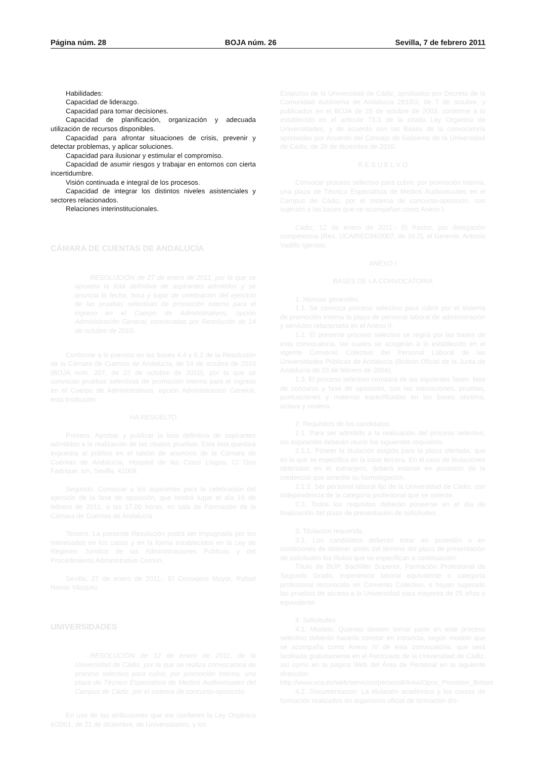Página núm. 28 BOJA núm. 26 Sevilla, 7 de febrero 2011
Habilidades:
Capacidad de liderazgo.
Capacidad para tomar decisiones.
Capacidad de planificación, organización y adecuada utilización de recursos disponibles.
Capacidad para afrontar situaciones de crisis, prevenir y detectar problemas, y aplicar soluciones.
Capacidad para ilusionar y estimular el compromiso.
Capacidad de asumir riesgos y trabajar en entornos con cierta incertidumbre.
Visión continuada e integral de los procesos.
Capacidad de integrar los distintos niveles asistenciales y sectores relacionados.
Relaciones interinstitucionales.
CÁMARA DE CUENTAS DE ANDALUCÍA
RESOLUCIÓN de 27 de enero de 2011, por la que se aprueba la lista definitiva de aspirantes admitidos y se anuncia la fecha, hora y lugar de celebración del ejercicio de las pruebas selectivas de promoción interna para el ingreso en el Cuerpo de Administrativos, opción Administración General, convocadas por Resolución de 14 de octubre de 2010.
Conforme a lo previsto en las bases 4.4 y 6.2 de la Resolución de la Cámara de Cuentas de Andalucía, de 14 de octubre de 2010 (BOJA núm. 207, de 22 de octubre de 2010), por la que se convocan pruebas selectivas de promoción interna para el ingreso en el Cuerpo de Administrativos, opción Administración General, esta Institución
HA RESUELTO
Primero. Aprobar y publicar la lista definitiva de aspirantes admitidos a la realización de las citadas pruebas. Esta lista quedará expuesta al público en el tablón de anuncios de la Cámara de Cuentas de Andalucía, Hospital de las Cinco Llagas, C/ Don Fadrique, s/n, Sevilla, 41009.
Segundo. Convocar a los aspirantes para la celebración del ejercicio de la fase de oposición, que tendrá lugar el día 16 de febrero de 2011, a las 17,00 horas, en sala de Formación de la Cámara de Cuentas de Andalucía.
Tercero. La presente Resolución podrá ser impugnada por los interesados en los casos y en la forma establecidos en la Ley de Régimen Jurídico de las Administraciones Públicas y del Procedimiento Administrativo Común.
Sevilla, 27 de enero de 2011.- El Consejero Mayor, Rafael Navas Vázquez.
UNIVERSIDADES
RESOLUCIÓN de 12 de enero de 2011, de la Universidad de Cádiz, por la que se realiza convocatoria de proceso selectivo para cubrir, por promoción interna, una plaza de Técnico Especialista de Medios Audiovisuales del Campus de Cádiz, por el sistema de concurso-oposición.
En uso de las atribuciones que me confieren la Ley Orgánica 6/2001, de 21 de diciembre, de Universidades, y los
Estatutos de la Universidad de Cádiz, aprobados por Decreto de la Comunidad Autónoma de Andalucía 281/03, de 7 de octubre, y publicados en el BOJA de 28 de octubre de 2003, conforme a lo establecido en el artículo 73.3 de la citada Ley Orgánica de Universidades, y de acuerdo con las Bases de la convocatoria aprobadas por Acuerdo del Consejo de Gobierno de la Universidad de Cádiz, de 29 de diciembre de 2010.
R E S U E L V O
Convocar proceso selectivo para cubrir, por promoción interna, una plaza de Técnico Especialista de Medios Audiovisuales en el Campus de Cádiz, por el sistema de concurso-oposición, con sujeción a las bases que se acompañan como Anexo I.
Cádiz, 12 de enero de 2011.- El Rector, por delegación competencia (Res. UCA/REC04/2007, de 16.2), el Gerente, Antonio Vadillo Iglesias.
ANEXO I
BASES DE LA CONVOCATORIA
1. Normas generales.
1.1. Se convoca proceso selectivo para cubrir por el sistema de promoción interna la plaza de personal laboral de administración y servicios relacionada en el Anexo II.
1.2. El presente proceso selectivo se regirá por las bases de esta convocatoria, las cuales se acogerán a lo establecido en el vigente Convenio Colectivo del Personal Laboral de las Universidades Públicas de Andalucía (Boletín Oficial de la Junta de Andalucía de 23 de febrero de 2004).
1.3. El proceso selectivo constará de las siguientes fases: fase de concurso y fase de oposición, con las valoraciones, pruebas, puntuaciones y materias especificadas en las bases séptima, octava y novena.
2. Requisitos de los candidatos.
2.1. Para ser admitido a la realización del proceso selectivo, los aspirantes deberán reunir los siguientes requisitos:
2.1.1. Poseer la titulación exigida para la plaza ofertada, que es la que se especifica en la base tercera. En el caso de titulaciones obtenidas en el extranjero, deberá estarse en posesión de la credencial que acredite su homologación.
2.1.2. Ser personal laboral fijo de la Universidad de Cádiz, con independencia de la categoría profesional que se ostente.
2.2. Todos los requisitos deberán poseerse en el día de finalización del plazo de presentación de solicitudes.
3. Titulación requerida.
3.1. Los candidatos deberán estar en posesión o en condiciones de obtener antes del término del plazo de presentación de solicitudes los títulos que se especifican a continuación:
Título de BUP, Bachiller Superior, Formación Profesional de Segundo Grado, experiencia laboral equivalente o categoría profesional reconocida en Convenio Colectivo, o hayan superado las pruebas de acceso a la Universidad para mayores de 25 años o equivalente.
4. Solicitudes.
4.1. Modelo: Quienes deseen tomar parte en este proceso selectivo deberán hacerlo constar en instancia, según modelo que se acompaña como Anexo IV de esta convocatoria, que será facilitada gratuitamente en el Rectorado de la Universidad de Cádiz, así como en la página Web del Área de Personal en la siguiente dirección:. http://www.uca.es/web/servicios/personal/Area/Opos_Provision_Bolsas
4.2. Documentacion: La titulación académica y los cursos de formación realizados en organismo oficial de formación dis-